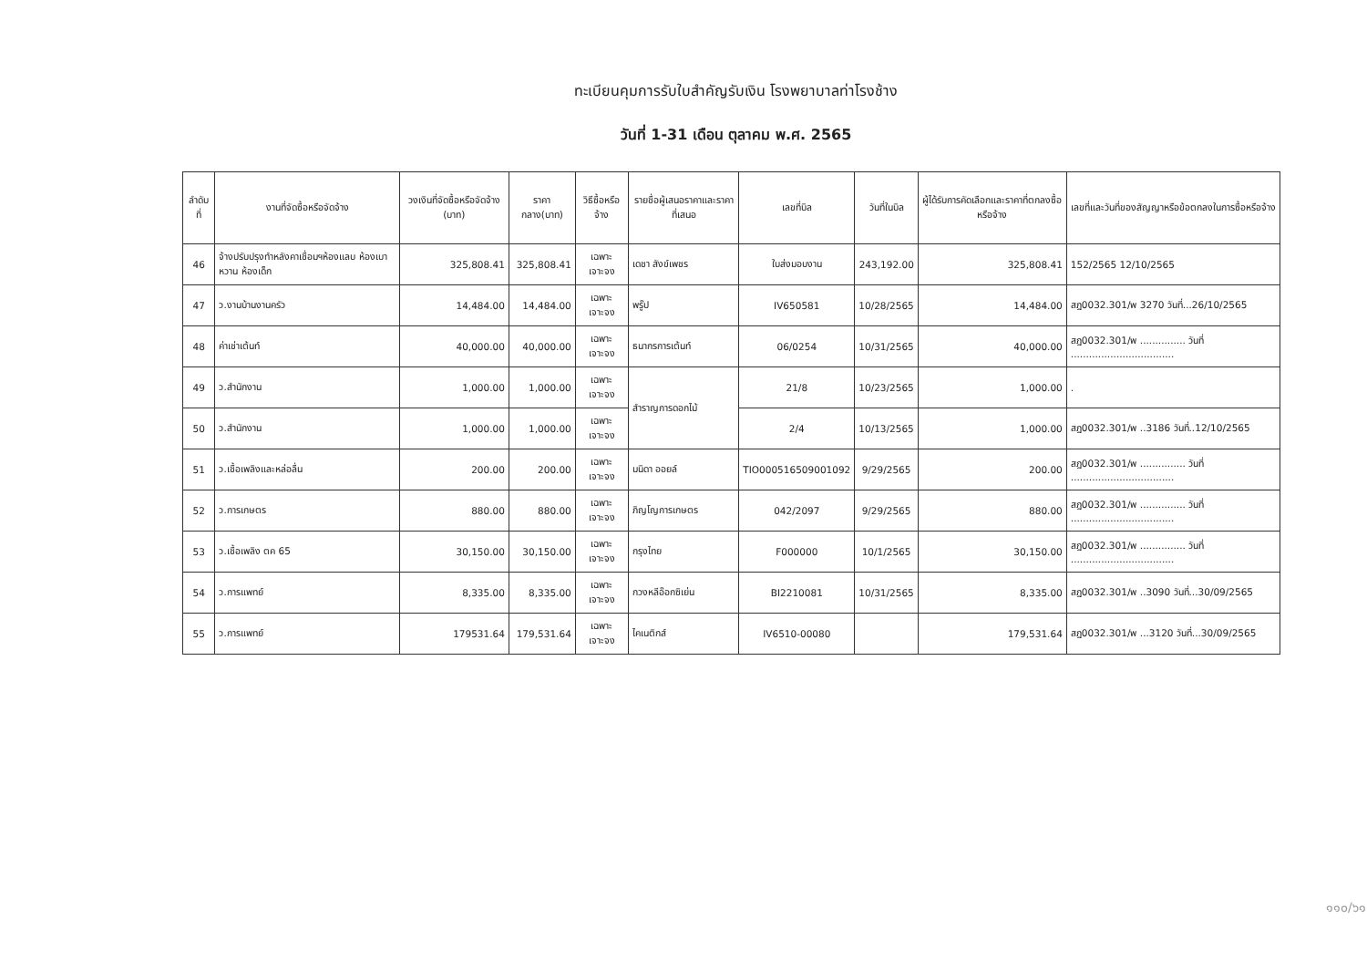ทะเบียนคุมการรับใบสำคัญรับเงิน โรงพยาบาลท่าโรงช้าง
วันที่ 1-31 เดือน ตุลาคม พ.ศ. 2565
| ลำดับที่ | งานที่จัดซื้อหรือจัดจ้าง | วงเงินที่จัดซื้อหรือจัดจ้าง (บาท) | ราคากลาง(บาท) | วิธีซื้อหรือจ้าง | รายชื่อผู้เสนอราคาและราคาที่เสนอ | เลขที่บิล | วันที่ในบิล | ผู้ได้รับการคัดเลือกและราคาที่ตกลงซื้อหรือจ้าง | เลขที่และวันที่ของสัญญาหรือข้อตกลงในการซื้อหรือจ้าง |
| --- | --- | --- | --- | --- | --- | --- | --- | --- | --- |
| 46 | จ้างปรับปรุงทำหลังคาเชื่อมฯห้องแลบ ห้องเบาหวาน ห้องเด็ก | 325,808.41 | 325,808.41 | เฉพาะเจาะจง | เดชา สังข์เพชร | ใบส่งมอบงาน | 243,192.00 | 325,808.41 | 152/2565 12/10/2565 |
| 47 | ว.งานบ้านงานครัว | 14,484.00 | 14,484.00 | เฉพาะเจาะจง | พรู๊ป | IV650581 | 10/28/2565 | 14,484.00 | สฎ0032.301/พ 3270 วันที่...26/10/2565 |
| 48 | ค่าเช่าเต้นท์ | 40,000.00 | 40,000.00 | เฉพาะเจาะจง | ธนากรการเต้นท์ | 06/0254 | 10/31/2565 | 40,000.00 | สฎ0032.301/พ ............... วันที่ .................................. |
| 49 | ว.สำนักงาน | 1,000.00 | 1,000.00 | เฉพาะเจาะจง | สำราญการดอกไม้ | 21/8 | 10/23/2565 | 1,000.00 | . |
| 50 | ว.สำนักงาน | 1,000.00 | 1,000.00 | เฉพาะเจาะจง | | 2/4 | 10/13/2565 | 1,000.00 | สฎ0032.301/พ ..3186 วันที่..12/10/2565 |
| 51 | ว.เชื้อเพลิงและหล่อลื่น | 200.00 | 200.00 | เฉพาะเจาะจง | มนิดา ออยล์ | TIO000516509001092 | 9/29/2565 | 200.00 | สฎ0032.301/พ ............... วันที่ .................................. |
| 52 | ว.การเกษตร | 880.00 | 880.00 | เฉพาะเจาะจง | ภิญโญการเกษตร | 042/2097 | 9/29/2565 | 880.00 | สฎ0032.301/พ ............... วันที่ .................................. |
| 53 | ว.เชื้อเพลิง ตค 65 | 30,150.00 | 30,150.00 | เฉพาะเจาะจง | กรุงไทย | F000000 | 10/1/2565 | 30,150.00 | สฎ0032.301/พ ............... วันที่ .................................. |
| 54 | ว.การแพทย์ | 8,335.00 | 8,335.00 | เฉพาะเจาะจง | กวงหลีอ๊อกซิเย่น | BI2210081 | 10/31/2565 | 8,335.00 | สฎ0032.301/พ ..3090 วันที่...30/09/2565 |
| 55 | ว.การแพทย์ | 179531.64 | 179,531.64 | เฉพาะเจาะจง | ไคเนติกส์ | IV6510-00080 | | 179,531.64 | สฎ0032.301/พ ...3120 วันที่...30/09/2565 |
๑๑๐/๖๑